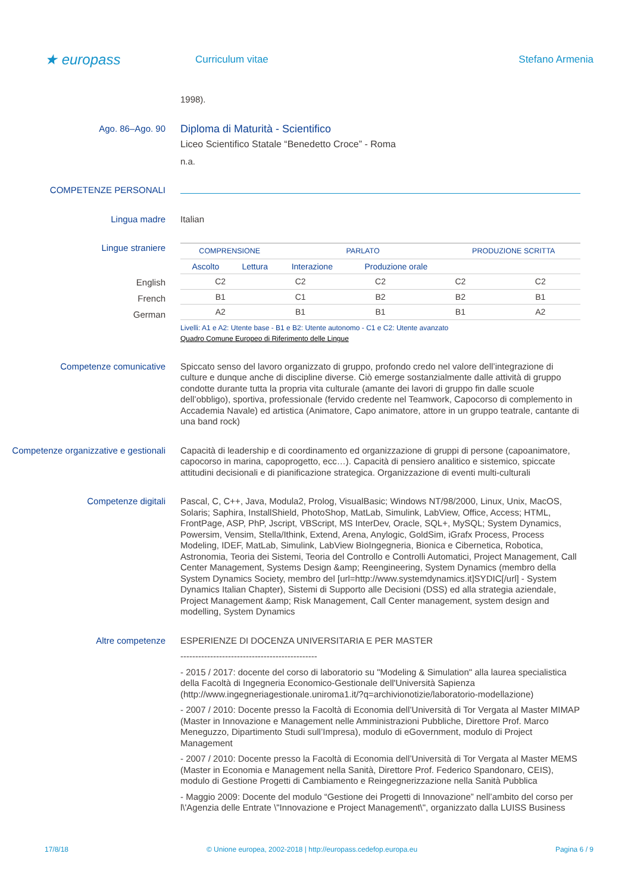★ europass
Curriculum vitae Stefano Armenia
1998).
Ago. 86–Ago. 90
Diploma di Maturità - Scientifico
Liceo Scientifico Statale “Benedetto Croce” - Roma
n.a.
COMPETENZE PERSONALI
Lingua madre Italian
Lingue straniere
| COMPRENSIONE | | PARLATO | | PRODUZIONE SCRITTA |
| --- | --- | --- | --- | --- |
| Ascolto | Lettura | Interazione | Produzione orale | |
English
French
German
| C2 | C2 | C2 | C2 | C2 |
| B1 | C1 | B2 | B2 | B1 |
| A2 | B1 | B1 | B1 | A2 |
Livelli: A1 e A2: Utente base - B1 e B2: Utente autonomo - C1 e C2: Utente avanzato
Quadro Comune Europeo di Riferimento delle Lingue
Competenze comunicative Spiccato senso del lavoro organizzato di gruppo, profondo credo nel valore dell’integrazione di culture e dunque anche di discipline diverse. Ciò emerge sostanzialmente dalle attività di gruppo condotte durante tutta la propria vita culturale (amante dei lavori di gruppo fin dalle scuole dell’obbligo), sportiva, professionale (fervido credente nel Teamwork, Capocorso di complemento in Accademia Navale) ed artistica (Animatore, Capo animatore, attore in un gruppo teatrale, cantante di una band rock)
Competenze organizzative e gestionali
Capacità di leadership e di coordinamento ed organizzazione di gruppi di persone (capoanimatore, capocorso in marina, capoprogetto, ecc…). Capacità di pensiero analitico e sistemico, spiccate attitudini decisionali e di pianificazione strategica. Organizzazione di eventi multi-culturali
Competenze digitali Pascal, C, C++, Java, Modula2, Prolog, VisualBasic; Windows NT/98/2000, Linux, Unix, MacOS, Solaris; Saphira, InstallShield, PhotoShop, MatLab, Simulink, LabView, Office, Access; HTML, FrontPage, ASP, PhP, Jscript, VBScript, MS InterDev, Oracle, SQL+, MySQL; System Dynamics, Powersim, Vensim, Stella/Ithink, Extend, Arena, Anylogic, GoldSim, iGrafx Process, Process Modeling, IDEF, MatLab, Simulink, LabView BioIngegneria, Bionica e Cibernetica, Robotica, Astronomia, Teoria dei Sistemi, Teoria del Controllo e Controlli Automatici, Project Management, Call Center Management, Systems Design &amp; Reengineering, System Dynamics (membro della System Dynamics Society, membro del [url=http://www.systemdynamics.it]SYDIC[/url] - System Dynamics Italian Chapter), Sistemi di Supporto alle Decisioni (DSS) ed alla strategia aziendale, Project Management &amp; Risk Management, Call Center management, system design and modelling, System Dynamics
Altre competenze ESPERIENZE DI DOCENZA UNIVERSITARIA E PER MASTER
----------------------------------------------
- 2015 / 2017: docente del corso di laboratorio su "Modeling & Simulation" alla laurea specialistica della Facoltà di Ingegneria Economico-Gestionale dell'Università Sapienza (http://www.ingegneriagestionale.uniroma1.it/?q=archivionotizie/laboratorio-modellazione)
- 2007 / 2010: Docente presso la Facoltà di Economia dell’Università di Tor Vergata al Master MIMAP (Master in Innovazione e Management nelle Amministrazioni Pubbliche, Direttore Prof. Marco Meneguzzo, Dipartimento Studi sull’Impresa), modulo di eGovernment, modulo di Project Management
- 2007 / 2010: Docente presso la Facoltà di Economia dell’Università di Tor Vergata al Master MEMS (Master in Economia e Management nella Sanità, Direttore Prof. Federico Spandonaro, CEIS), modulo di Gestione Progetti di Cambiamento e Reingegnerizzazione nella Sanità Pubblica
- Maggio 2009: Docente del modulo “Gestione dei Progetti di Innovazione” nell’ambito del corso per l\'Agenzia delle Entrate \"Innovazione e Project Management\", organizzato dalla LUISS Business
17/8/18 © Unione europea, 2002-2018 | http://europass.cedefop.europa.eu Pagina 6 / 9